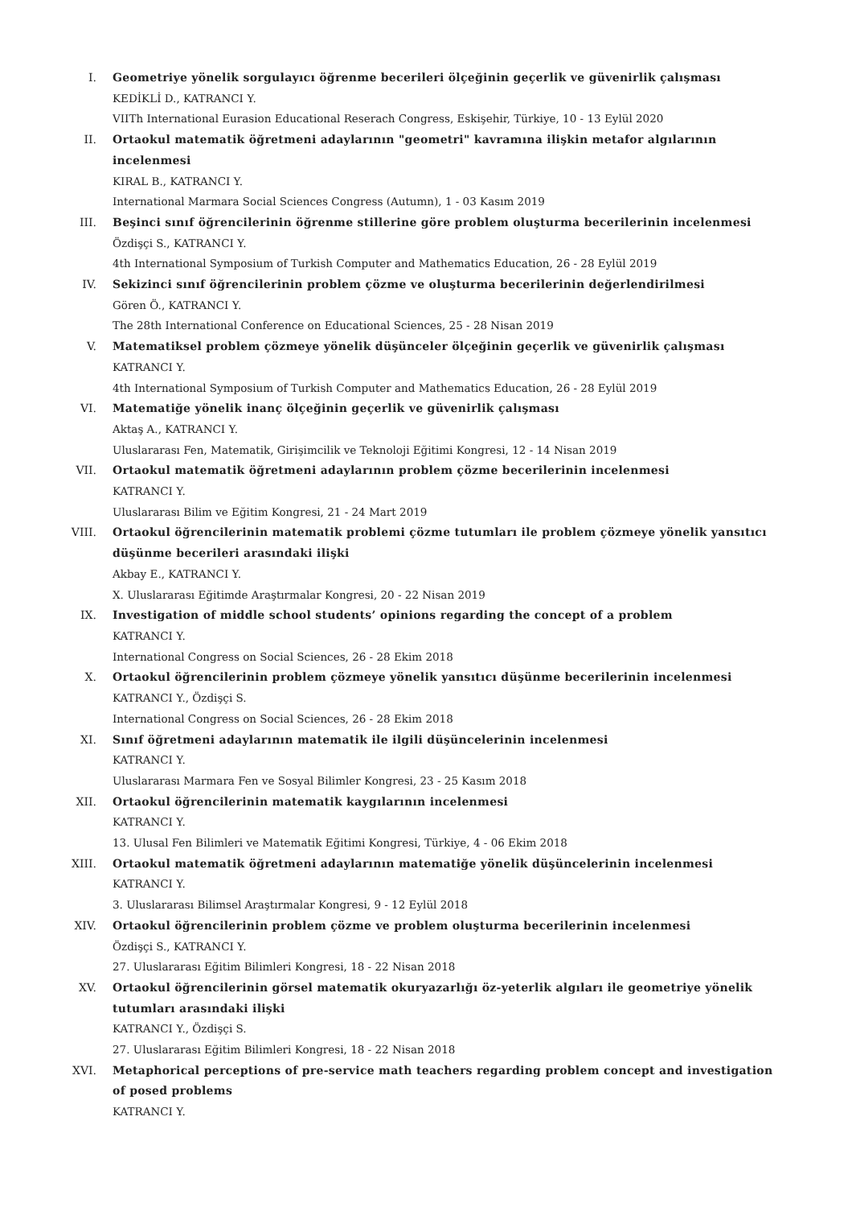I. Geometriye yönelik sorgulayıcı öğrenme becerileri ölçeğinin geçerlik ve güvenirlik çalışması
KEDİKLİ D., KATRANCI Y.
VIITh International Eurasion Educational Reserach Congress, Eskişehir, Türkiye, 10 - 13 Eylül 2020
II. Ortaokul matematik öğretmeni adaylarının "geometri" kavramına ilişkin metafor algılarının incelenmesi
KIRAL B., KATRANCI Y.
International Marmara Social Sciences Congress (Autumn), 1 - 03 Kasım 2019
III. Beşinci sınıf öğrencilerinin öğrenme stillerine göre problem oluşturma becerilerinin incelenmesi
Özdişçi S., KATRANCI Y.
4th International Symposium of Turkish Computer and Mathematics Education, 26 - 28 Eylül 2019
IV. Sekizinci sınıf öğrencilerinin problem çözme ve oluşturma becerilerinin değerlendirilmesi
Gören Ö., KATRANCI Y.
The 28th International Conference on Educational Sciences, 25 - 28 Nisan 2019
V. Matematiksel problem çözmeye yönelik düşünceler ölçeğinin geçerlik ve güvenirlik çalışması
KATRANCI Y.
4th International Symposium of Turkish Computer and Mathematics Education, 26 - 28 Eylül 2019
VI. Matematiğe yönelik inanç ölçeğinin geçerlik ve güvenirlik çalışması
Aktaş A., KATRANCI Y.
Uluslararası Fen, Matematik, Girişimcilik ve Teknoloji Eğitimi Kongresi, 12 - 14 Nisan 2019
VII. Ortaokul matematik öğretmeni adaylarının problem çözme becerilerinin incelenmesi
KATRANCI Y.
Uluslararası Bilim ve Eğitim Kongresi, 21 - 24 Mart 2019
VIII. Ortaokul öğrencilerinin matematik problemi çözme tutumları ile problem çözmeye yönelik yansıtıcı düşünme becerileri arasındaki ilişki
Akbay E., KATRANCI Y.
X. Uluslararası Eğitimde Araştırmalar Kongresi, 20 - 22 Nisan 2019
IX. Investigation of middle school students’ opinions regarding the concept of a problem
KATRANCI Y.
International Congress on Social Sciences, 26 - 28 Ekim 2018
X. Ortaokul öğrencilerinin problem çözmeye yönelik yansıtıcı düşünme becerilerinin incelenmesi
KATRANCI Y., Özdişçi S.
International Congress on Social Sciences, 26 - 28 Ekim 2018
XI. Sınıf öğretmeni adaylarının matematik ile ilgili düşüncelerinin incelenmesi
KATRANCI Y.
Uluslararası Marmara Fen ve Sosyal Bilimler Kongresi, 23 - 25 Kasım 2018
XII. Ortaokul öğrencilerinin matematik kaygılarının incelenmesi
KATRANCI Y.
13. Ulusal Fen Bilimleri ve Matematik Eğitimi Kongresi, Türkiye, 4 - 06 Ekim 2018
XIII. Ortaokul matematik öğretmeni adaylarının matematiğe yönelik düşüncelerinin incelenmesi
KATRANCI Y.
3. Uluslararası Bilimsel Araştırmalar Kongresi, 9 - 12 Eylül 2018
XIV. Ortaokul öğrencilerinin problem çözme ve problem oluşturma becerilerinin incelenmesi
Özdişçi S., KATRANCI Y.
27. Uluslararası Eğitim Bilimleri Kongresi, 18 - 22 Nisan 2018
XV. Ortaokul öğrencilerinin görsel matematik okuryazarlığı öz-yeterlik algıları ile geometriye yönelik tutumları arasındaki ilişki
KATRANCI Y., Özdişçi S.
27. Uluslararası Eğitim Bilimleri Kongresi, 18 - 22 Nisan 2018
XVI. Metaphorical perceptions of pre-service math teachers regarding problem concept and investigation of posed problems
KATRANCI Y.